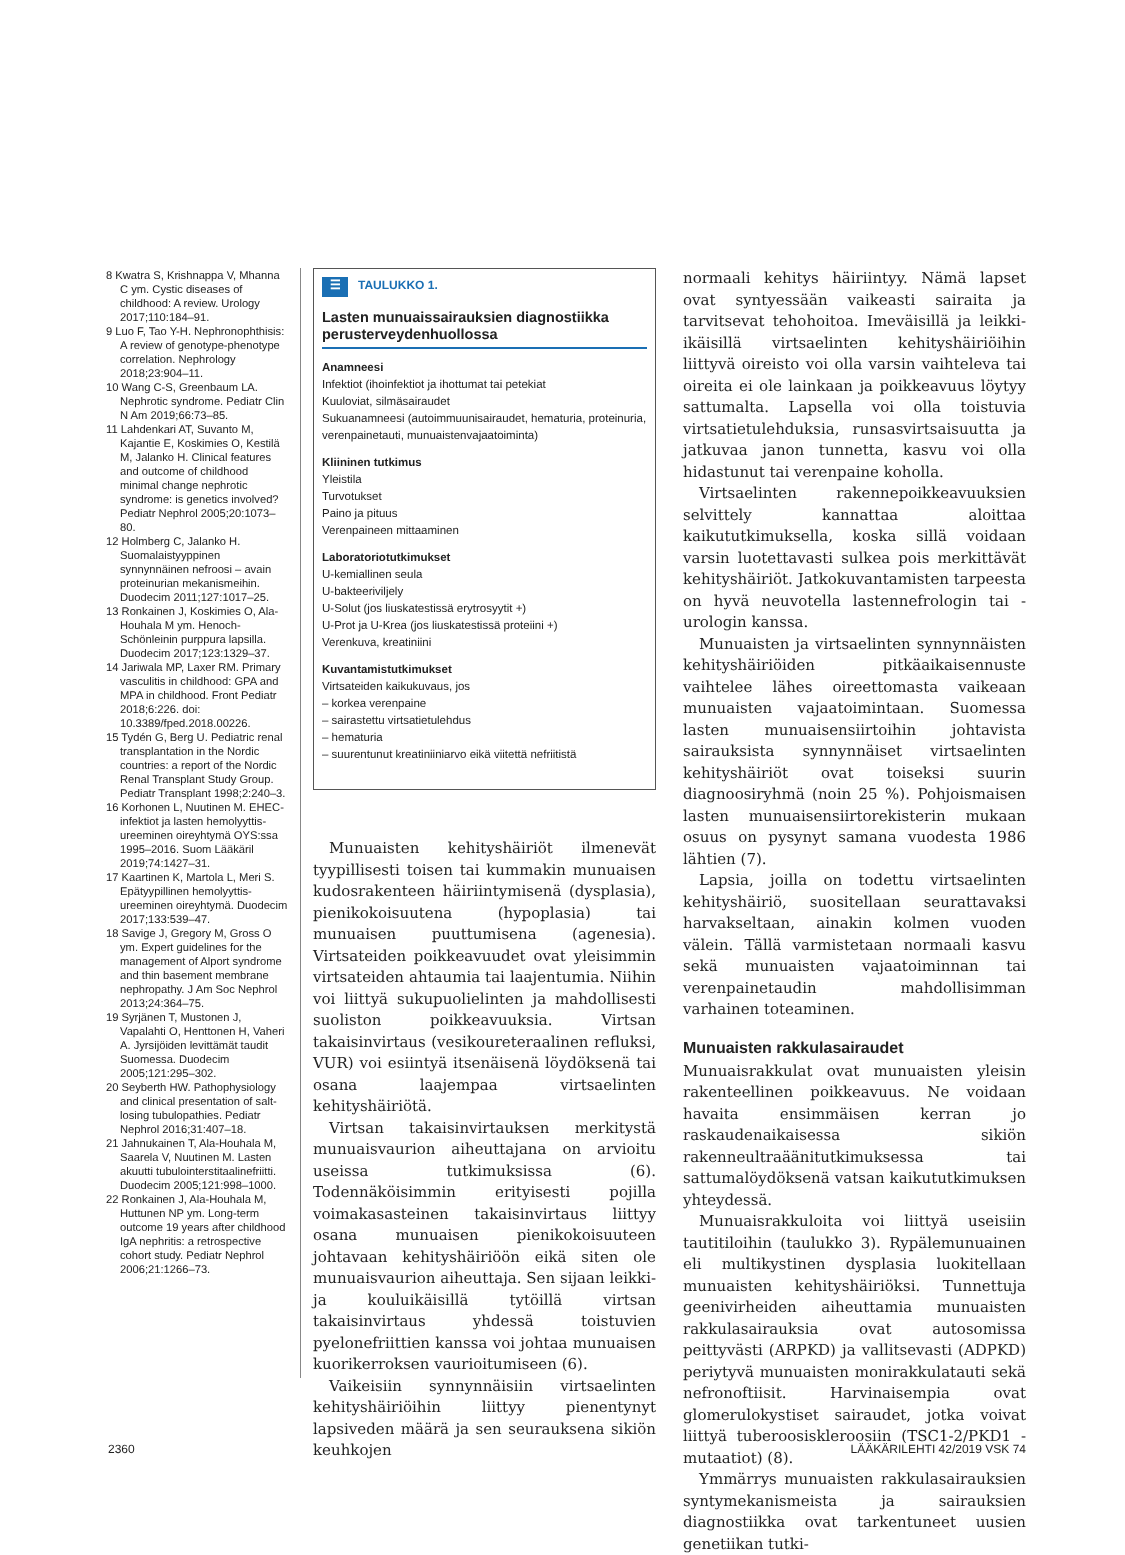8 Kwatra S, Krishnappa V, Mhanna C ym. Cystic diseases of childhood: A review. Urology 2017;110:184–91.
9 Luo F, Tao Y-H. Nephronophthisis: A review of genotype-phenotype correlation. Nephrology 2018;23:904–11.
10 Wang C-S, Greenbaum LA. Nephrotic syndrome. Pediatr Clin N Am 2019;66:73–85.
11 Lahdenkari AT, Suvanto M, Kajantie E, Koskimies O, Kestilä M, Jalanko H. Clinical features and outcome of childhood minimal change nephrotic syndrome: is genetics involved? Pediatr Nephrol 2005;20:1073–80.
12 Holmberg C, Jalanko H. Suomalaistyyppinen synnynnäinen nefroosi – avain proteinurian mekanismeihin. Duodecim 2011;127:1017–25.
13 Ronkainen J, Koskimies O, Ala-Houhala M ym. Henoch-Schönleinin purppura lapsilla. Duodecim 2017;123:1329–37.
14 Jariwala MP, Laxer RM. Primary vasculitis in childhood: GPA and MPA in childhood. Front Pediatr 2018;6:226. doi: 10.3389/fped.2018.00226.
15 Tydén G, Berg U. Pediatric renal transplantation in the Nordic countries: a report of the Nordic Renal Transplant Study Group. Pediatr Transplant 1998;2:240–3.
16 Korhonen L, Nuutinen M. EHEC-infektiot ja lasten hemolyyttis-ureeminen oireyhtymä OYS:ssa 1995–2016. Suom Lääkäril 2019;74:1427–31.
17 Kaartinen K, Martola L, Meri S. Epätyypillinen hemolyyttis-ureeminen oireyhtymä. Duodecim 2017;133:539–47.
18 Savige J, Gregory M, Gross O ym. Expert guidelines for the management of Alport syndrome and thin basement membrane nephropathy. J Am Soc Nephrol 2013;24:364–75.
19 Syrjänen T, Mustonen J, Vapalahti O, Henttonen H, Vaheri A. Jyrsijöiden levittämät taudit Suomessa. Duodecim 2005;121:295–302.
20 Seyberth HW. Pathophysiology and clinical presentation of salt-losing tubulopathies. Pediatr Nephrol 2016;31:407–18.
21 Jahnukainen T, Ala-Houhala M, Saarela V, Nuutinen M. Lasten akuutti tubulointerstitaalinefriitti. Duodecim 2005;121:998–1000.
22 Ronkainen J, Ala-Houhala M, Huttunen NP ym. Long-term outcome 19 years after childhood IgA nephritis: a retrospective cohort study. Pediatr Nephrol 2006;21:1266–73.
☰ TAULUKKO 1.
Lasten munuaissairauksien diagnostiikka perusterveydenhuollossa
Anamneesi
Infektiot (ihoinfektiot ja ihottumat tai petekiat
Kuuloviat, silmäsairaudet
Sukuanamneesi (autoimmuunisairaudet, hematuria, proteinuria, verenpainetauti, munuaistenvajaatoiminta)
Kliininen tutkimus
Yleistila
Turvotukset
Paino ja pituus
Verenpaineen mittaaminen
Laboratoriotutkimukset
U-kemiallinen seula
U-bakteeriviljely
U-Solut (jos liuskatestissä erytrosyytit +)
U-Prot ja U-Krea (jos liuskatestissä proteiini +)
Verenkuva, kreatiniini
Kuvantamistutkimukset
Virtsateiden kaikukuvaus, jos
– korkea verenpaine
– sairastettu virtsatietulehdus
– hematuria
– suurentunut kreatiniiniarvo eikä viitettä nefriitistä
Munuaisten kehityshäiriöt ilmenevät tyypillisesti toisen tai kummakin munuaisen kudosrakenteen häiriintymisenä (dysplasia), pienikokoisuutena (hypoplasia) tai munuaisen puuttumisena (agenesia). Virtsateiden poikkeavuudet ovat yleisimmin virtsateiden ahtaumia tai laajentumia. Niihin voi liittyä sukupuolielinten ja mahdollisesti suoliston poikkeavuuksia. Virtsan takaisinvirtaus (vesikoureteraalinen refluksi, VUR) voi esiintyä itsenäisenä löydöksenä tai osana laajempaa virtsaelinten kehityshäiriötä.
Virtsan takaisinvirtauksen merkitystä munuaisvaurion aiheuttajana on arvioitu useissa tutkimuksissa (6). Todennäköisimmin erityisesti pojilla voimakasasteinen takaisinvirtaus liittyy osana munuaisen pienikokoisuuteen johtavaan kehityshäiriöön eikä siten ole munuaisvaurion aiheuttaja. Sen sijaan leikki- ja kouluikäisillä tytöillä virtsan takaisinvirtaus yhdessä toistuvien pyelonefriittien kanssa voi johtaa munuaisen kuorikerroksen vaurioitumiseen (6).
Vaikeisiin synnynnäisiin virtsaelinten kehityshäiriöihin liittyy pienentynyt lapsiveden määrä ja sen seurauksena sikiön keuhkojen
normaali kehitys häiriintyy. Nämä lapset ovat syntyessään vaikeasti sairaita ja tarvitsevat tehohoitoa. Imeväisillä ja leikki-ikäisillä virtsaelinten kehityshäiriöihin liittyvä oireisto voi olla varsin vaihteleva tai oireita ei ole lainkaan ja poikkeavuus löytyy sattumalta. Lapsella voi olla toistuvia virtsatietulehduksia, runsasvirtsaisuutta ja jatkuvaa janon tunnetta, kasvu voi olla hidastunut tai verenpaine koholla.
Virtsaelinten rakennepoikkeavuuksien selvittely kannattaa aloittaa kaikututkimuksella, koska sillä voidaan varsin luotettavasti sulkea pois merkittävät kehityshäiriöt. Jatkokuvantamisten tarpeesta on hyvä neuvotella lastennefrologin tai -urologin kanssa.
Munuaisten ja virtsaelinten synnynnäisten kehityshäiriöiden pitkäaikaisennuste vaihtelee lähes oireettomasta vaikeaan munuaisten vajaatoimintaan. Suomessa lasten munuaisensiirtoihin johtavista sairauksista synnynnäiset virtsaelinten kehityshäiriöt ovat toiseksi suurin diagnoosiryhmä (noin 25 %). Pohjoismaisen lasten munuaisensiirtorekisterin mukaan osuus on pysynyt samana vuodesta 1986 lähtien (7).
Lapsia, joilla on todettu virtsaelinten kehityshäiriö, suositellaan seurattavaksi harvakseltaan, ainakin kolmen vuoden välein. Tällä varmistetaan normaali kasvu sekä munuaisten vajaatoiminnan tai verenpainetaudin mahdollisimman varhainen toteaminen.
Munuaisten rakkulasairaudet
Munuaisrakkulat ovat munuaisten yleisin rakenteellinen poikkeavuus. Ne voidaan havaita ensimmäisen kerran jo raskaudenaikaisessa sikiön rakenneultraäänitutkimuksessa tai sattumalöydöksenä vatsan kaikututkimuksen yhteydessä.
Munuaisrakkuloita voi liittyä useisiin tautitiloihin (taulukko 3). Rypälemunuainen eli multikystinen dysplasia luokitellaan munuaisten kehityshäiriöksi. Tunnettuja geenivirheiden aiheuttamia munuaisten rakkulasairauksia ovat autosomissa peittyvästi (ARPKD) ja vallitsevasti (ADPKD) periytyvä munuaisten monirakkulatauti sekä nefronoftiisit. Harvinaisempia ovat glomerulokystiset sairaudet, jotka voivat liittyä tuberoosiskleroosiin (TSC1-2/PKD1 -mutaatiot) (8).
Ymmärrys munuaisten rakkulasairauksien syntymekanismeista ja sairauksien diagnostiikka ovat tarkentuneet uusien genetiikan tutki-
2360 LÄÄKÄRILEHTI 42/2019 VSK 74